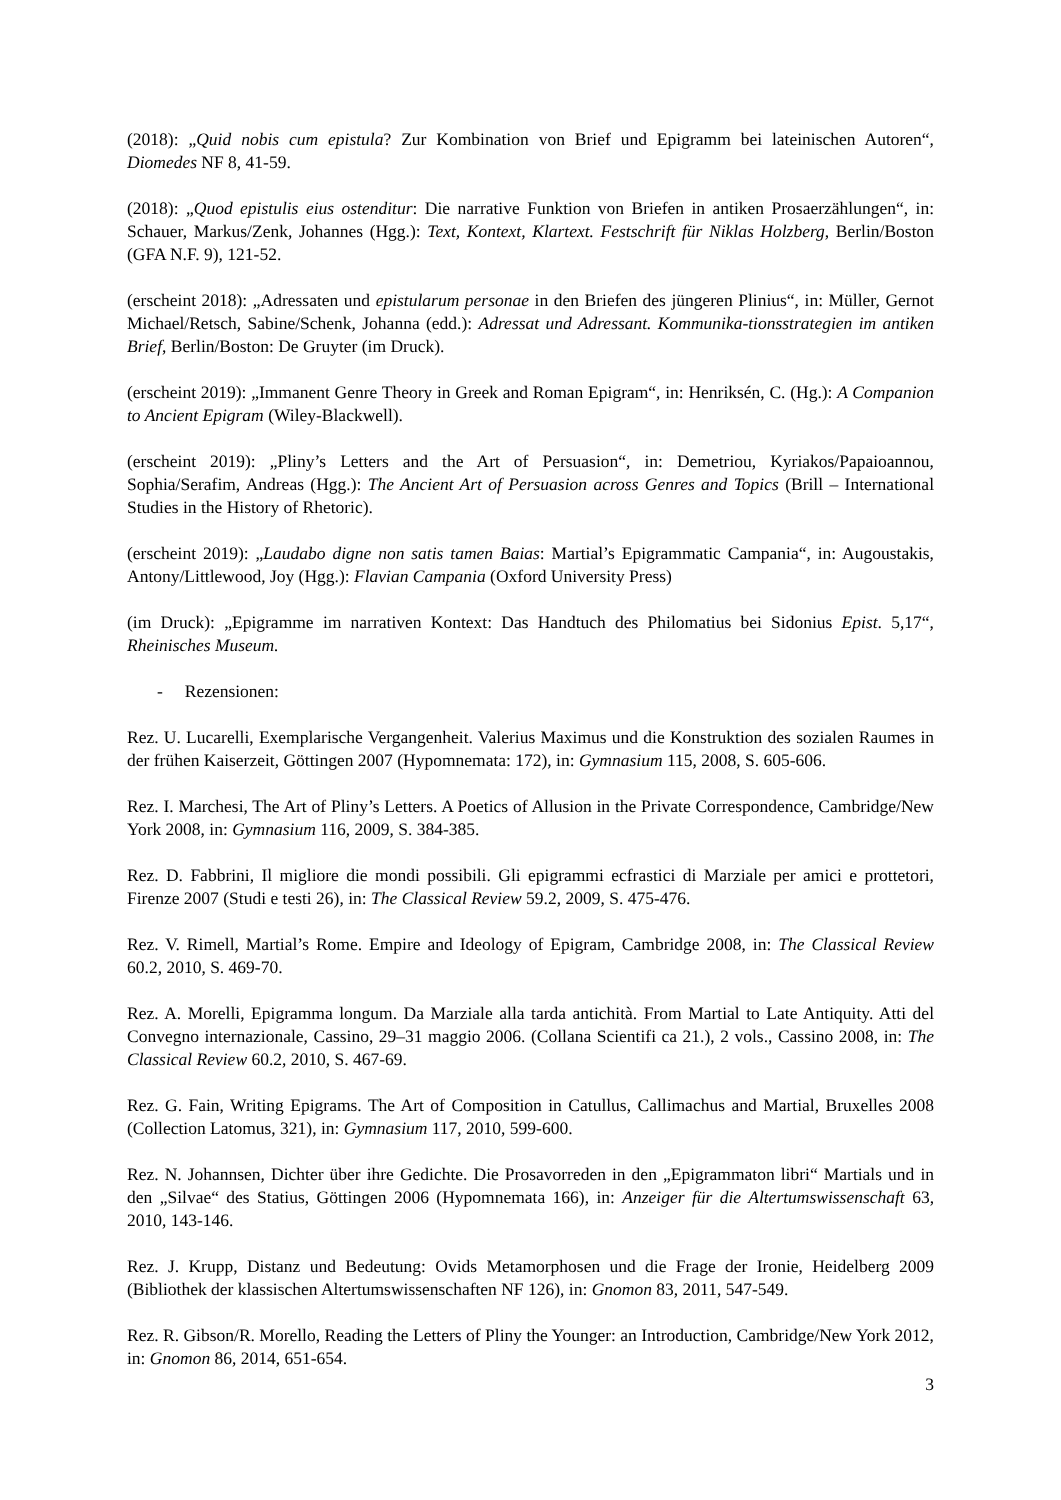(2018): „Quid nobis cum epistula? Zur Kombination von Brief und Epigramm bei lateinischen Autoren“, Diomedes NF 8, 41-59.
(2018): „Quod epistulis eius ostenditur: Die narrative Funktion von Briefen in antiken Prosaerzählungen“, in: Schauer, Markus/Zenk, Johannes (Hgg.): Text, Kontext, Klartext. Festschrift für Niklas Holzberg, Berlin/Boston (GFA N.F. 9), 121-52.
(erscheint 2018): „Adressaten und epistularum personae in den Briefen des jüngeren Plinius“, in: Müller, Gernot Michael/Retsch, Sabine/Schenk, Johanna (edd.): Adressat und Adressant. Kommunika-tionsstrategien im antiken Brief, Berlin/Boston: De Gruyter (im Druck).
(erscheint 2019): „Immanent Genre Theory in Greek and Roman Epigram“, in: Henriksén, C. (Hg.): A Companion to Ancient Epigram (Wiley-Blackwell).
(erscheint 2019): „Pliny’s Letters and the Art of Persuasion“, in: Demetriou, Kyriakos/Papaioannou, Sophia/Serafim, Andreas (Hgg.): The Ancient Art of Persuasion across Genres and Topics (Brill – International Studies in the History of Rhetoric).
(erscheint 2019): „Laudabo digne non satis tamen Baias: Martial’s Epigrammatic Campania“, in: Augoustakis, Antony/Littlewood, Joy (Hgg.): Flavian Campania (Oxford University Press)
(im Druck): „Epigramme im narrativen Kontext: Das Handtuch des Philomatius bei Sidonius Epist. 5,17“, Rheinisches Museum.
- Rezensionen:
Rez. U. Lucarelli, Exemplarische Vergangenheit. Valerius Maximus und die Konstruktion des sozialen Raumes in der frühen Kaiserzeit, Göttingen 2007 (Hypomnemata: 172), in: Gymnasium 115, 2008, S. 605-606.
Rez. I. Marchesi, The Art of Pliny’s Letters. A Poetics of Allusion in the Private Correspondence, Cambridge/New York 2008, in: Gymnasium 116, 2009, S. 384-385.
Rez. D. Fabbrini, Il migliore die mondi possibili. Gli epigrammi ecfrastici di Marziale per amici e prottetori, Firenze 2007 (Studi e testi 26), in: The Classical Review 59.2, 2009, S. 475-476.
Rez. V. Rimell, Martial’s Rome. Empire and Ideology of Epigram, Cambridge 2008, in: The Classical Review 60.2, 2010, S. 469-70.
Rez. A. Morelli, Epigramma longum. Da Marziale alla tarda antichità. From Martial to Late Antiquity. Atti del Convegno internazionale, Cassino, 29–31 maggio 2006. (Collana Scientifi ca 21.), 2 vols., Cassino 2008, in: The Classical Review 60.2, 2010, S. 467-69.
Rez. G. Fain, Writing Epigrams. The Art of Composition in Catullus, Callimachus and Martial, Bruxelles 2008 (Collection Latomus, 321), in: Gymnasium 117, 2010, 599-600.
Rez. N. Johannsen, Dichter über ihre Gedichte. Die Prosavorreden in den „Epigrammaton libri“ Martials und in den „Silvae“ des Statius, Göttingen 2006 (Hypomnemata 166), in: Anzeiger für die Altertumswissenschaft 63, 2010, 143-146.
Rez. J. Krupp, Distanz und Bedeutung: Ovids Metamorphosen und die Frage der Ironie, Heidelberg 2009 (Bibliothek der klassischen Altertumswissenschaften NF 126), in: Gnomon 83, 2011, 547-549.
Rez. R. Gibson/R. Morello, Reading the Letters of Pliny the Younger: an Introduction, Cambridge/New York 2012, in: Gnomon 86, 2014, 651-654.
3